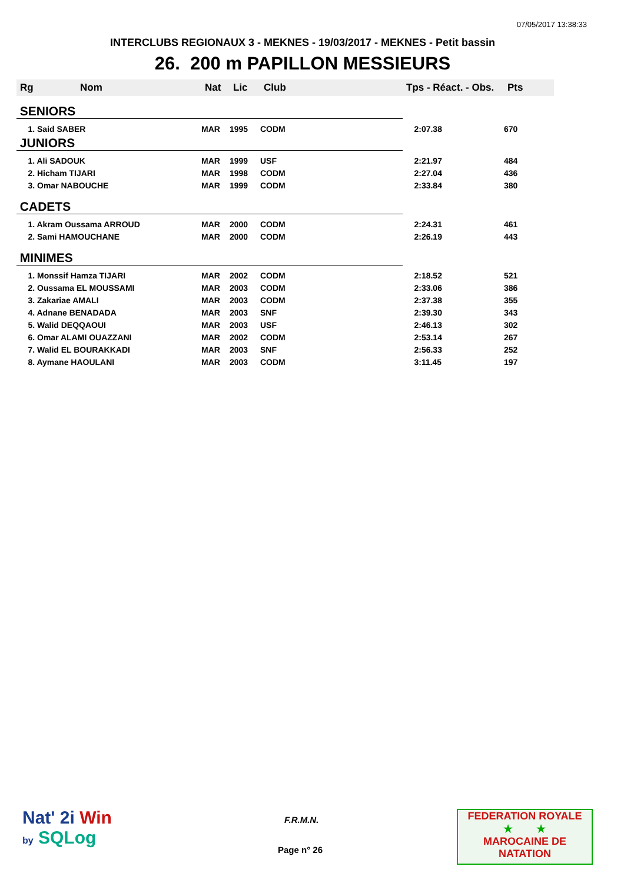07/05/2017 13:38:33
INTERCLUBS REGIONAUX 3 - MEKNES - 19/03/2017 - MEKNES - Petit bassin
26. 200 m PAPILLON MESSIEURS
| Rg | Nom | Nat | Lic | Club | Tps - Réact. - Obs. | Pts |
| --- | --- | --- | --- | --- | --- | --- |
| SENIORS | | | | | | |
| 1. Said SABER | | MAR | 1995 | CODM | 2:07.38 | 670 |
| JUNIORS | | | | | | |
| 1. Ali SADOUK | | MAR | 1999 | USF | 2:21.97 | 484 |
| 2. Hicham TIJARI | | MAR | 1998 | CODM | 2:27.04 | 436 |
| 3. Omar NABOUCHE | | MAR | 1999 | CODM | 2:33.84 | 380 |
| CADETS | | | | | | |
| 1. Akram Oussama ARROUD | | MAR | 2000 | CODM | 2:24.31 | 461 |
| 2. Sami HAMOUCHANE | | MAR | 2000 | CODM | 2:26.19 | 443 |
| MINIMES | | | | | | |
| 1. Monssif Hamza TIJARI | | MAR | 2002 | CODM | 2:18.52 | 521 |
| 2. Oussama EL MOUSSAMI | | MAR | 2003 | CODM | 2:33.06 | 386 |
| 3. Zakariae AMALI | | MAR | 2003 | CODM | 2:37.38 | 355 |
| 4. Adnane BENADADA | | MAR | 2003 | SNF | 2:39.30 | 343 |
| 5. Walid DEQQAOUI | | MAR | 2003 | USF | 2:46.13 | 302 |
| 6. Omar ALAMI OUAZZANI | | MAR | 2002 | CODM | 2:53.14 | 267 |
| 7. Walid EL BOURAKKADI | | MAR | 2003 | SNF | 2:56.33 | 252 |
| 8. Aymane HAOULANI | | MAR | 2003 | CODM | 3:11.45 | 197 |
Nat' 2i Win
by SQLog
F.R.M.N.
Page n° 26
FEDERATION ROYALE
★ ★
MAROCAINE DE NATATION